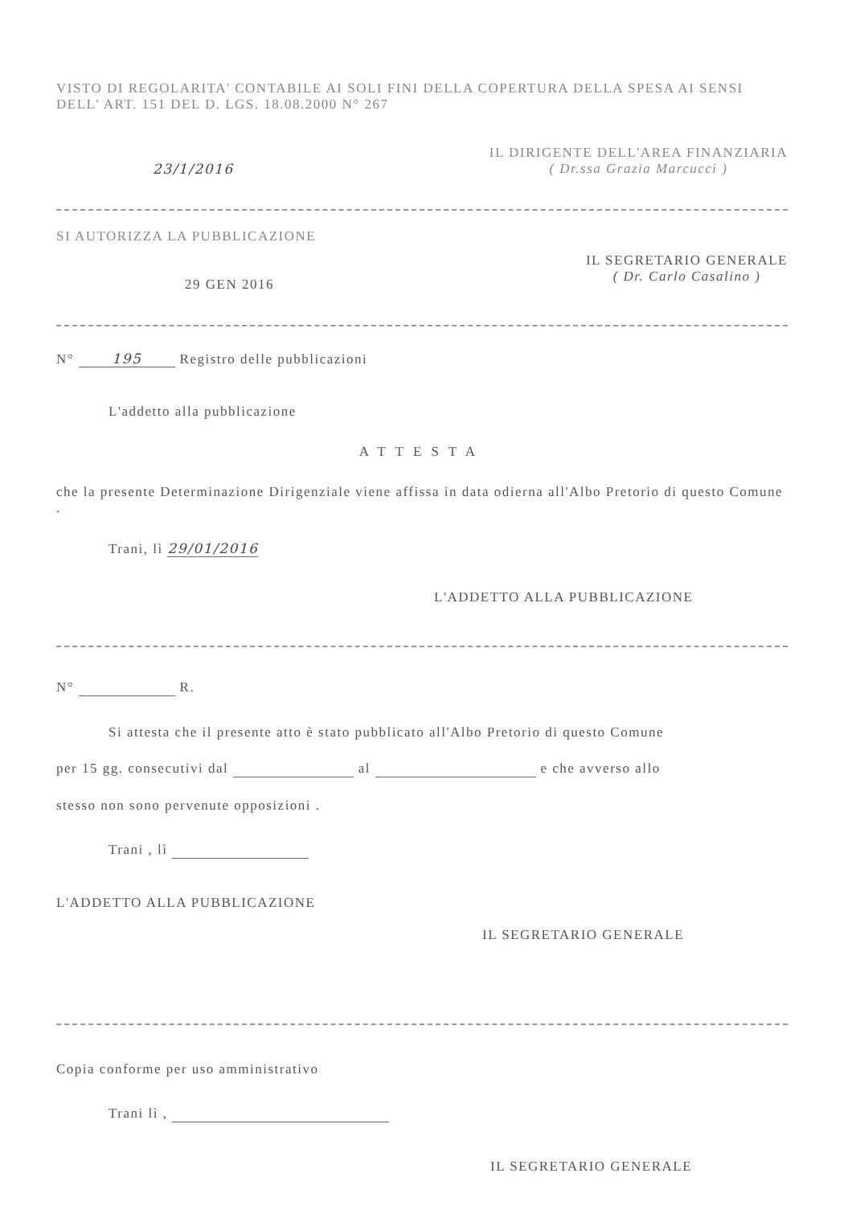VISTO DI REGOLARITA' CONTABILE AI SOLI FINI DELLA COPERTURA DELLA SPESA AI SENSI DELL' ART. 151 DEL D. LGS. 18.08.2000 N° 267
23/1/2016
IL DIRIGENTE DELL'AREA FINANZIARIA
( Dr.ssa Grazia Marcucci )
SI AUTORIZZA LA PUBBLICAZIONE
29 GEN 2016
IL SEGRETARIO GENERALE
( Dr. Carlo Casalino )
N° 195 Registro delle pubblicazioni
L'addetto alla pubblicazione
ATTESTA
che la presente Determinazione Dirigenziale viene affissa in data odierna all'Albo Pretorio di questo Comune .
Trani, lì 29/01/2016
L'ADDETTO ALLA PUBBLICAZIONE
N° R.
Si attesta che il presente atto è stato pubblicato all'Albo Pretorio di questo Comune
per 15 gg. consecutivi dal al e che avverso allo
stesso non sono pervenute opposizioni .
Trani , lì
L'ADDETTO ALLA PUBBLICAZIONE
IL SEGRETARIO GENERALE
Copia conforme per uso amministrativo
Trani lì ,
IL SEGRETARIO GENERALE